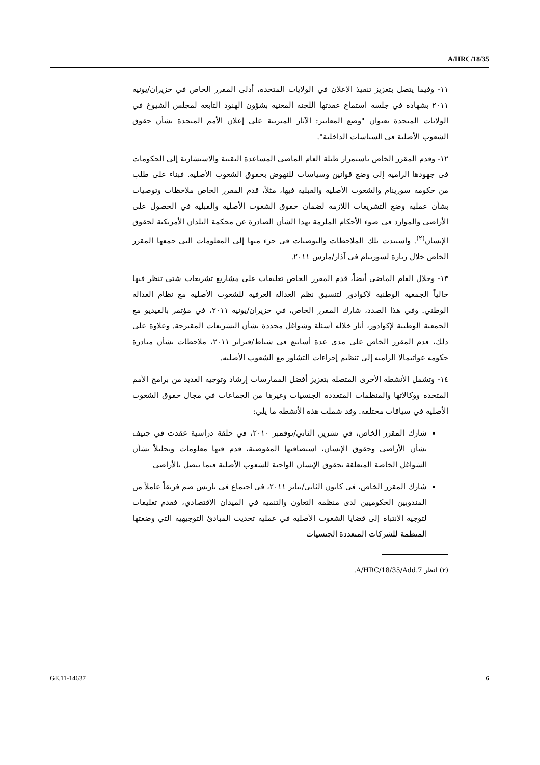A/HRC/18/35
١١- وفيما يتصل بتعزيز تنفيذ الإعلان في الولايات المتحدة، أدلى المقرر الخاص في حزيران/يونيه ٢٠١١ بشهادة في جلسة استماع عقدتها اللجنة المعنية بشؤون الهنود التابعة لمجلس الشيوخ في الولايات المتحدة بعنوان "وضع المعايير: الآثار المترتبة على إعلان الأمم المتحدة بشأن حقوق الشعوب الأصلية في السياسات الداخلية".
١٢- وقدم المقرر الخاص باستمرار طيلة العام الماضي المساعدة التقنية والاستشارية إلى الحكومات في جهودها الرامية إلى وضع قوانين وسياسات للنهوض بحقوق الشعوب الأصلية. فبناء على طلب من حكومة سورينام والشعوب الأصلية والقبلية فيها، مثلاً، قدم المقرر الخاص ملاحظات وتوصيات بشأن عملية وضع التشريعات اللازمة لضمان حقوق الشعوب الأصلية والقبلية في الحصول على الأراضي والموارد في ضوء الأحكام الملزمة بهذا الشأن الصادرة عن محكمة البلدان الأمريكية لحقوق الإنسان<sup>(٢)</sup>. واستندت تلك الملاحظات والتوصيات في جزء منها إلى المعلومات التي جمعها المقرر الخاص خلال زيارة لسورينام في آذار/مارس ٢٠١١.
١٣- وخلال العام الماضي أيضاً، قدم المقرر الخاص تعليقات على مشاريع تشريعات شتى تنظر فيها حالياً الجمعية الوطنية لإكوادور لتنسيق نظم العدالة العرفية للشعوب الأصلية مع نظام العدالة الوطني. وفي هذا الصدد، شارك المقرر الخاص، في حزيران/يونيه ٢٠١١، في مؤتمر بالفيديو مع الجمعية الوطنية لإكوادور، أثار خلاله أسئلة وشواغل محددة بشأن التشريعات المقترحة. وعلاوة على ذلك، قدم المقرر الخاص على مدى عدة أسابيع في شباط/فبراير ٢٠١١، ملاحظات بشأن مبادرة حكومة غواتيمالا الرامية إلى تنظيم إجراءات التشاور مع الشعوب الأصلية.
١٤- وتشمل الأنشطة الأخرى المتصلة بتعزيز أفضل الممارسات إرشاد وتوجيه العديد من برامج الأمم المتحدة ووكالاتها والمنظمات المتعددة الجنسيات وغيرها من الجماعات في مجال حقوق الشعوب الأصلية في سياقات مختلفة. وقد شملت هذه الأنشطة ما يلي:
شارك المقرر الخاص، في تشرين الثاني/نوفمبر ٢٠١٠، في حلقة دراسية عقدت في جنيف بشأن الأراضي وحقوق الإنسان، استضافتها المفوضية، قدم فيها معلومات وتحليلاً بشأن الشواغل الخاصة المتعلقة بحقوق الإنسان الواجبة للشعوب الأصلية فيما يتصل بالأراضي
شارك المقرر الخاص، في كانون الثاني/يناير ٢٠١١، في اجتماع في باريس ضم فريقاً عاملاً من المندوبين الحكوميين لدى منظمة التعاون والتنمية في الميدان الاقتصادي، فقدم تعليقات لتوجيه الانتباه إلى قضايا الشعوب الأصلية في عملية تحديث المبادئ التوجيهية التي وضعتها المنظمة للشركات المتعددة الجنسيات
(٢) انظر A/HRC/18/35/Add.7.
GE.11-14637 6